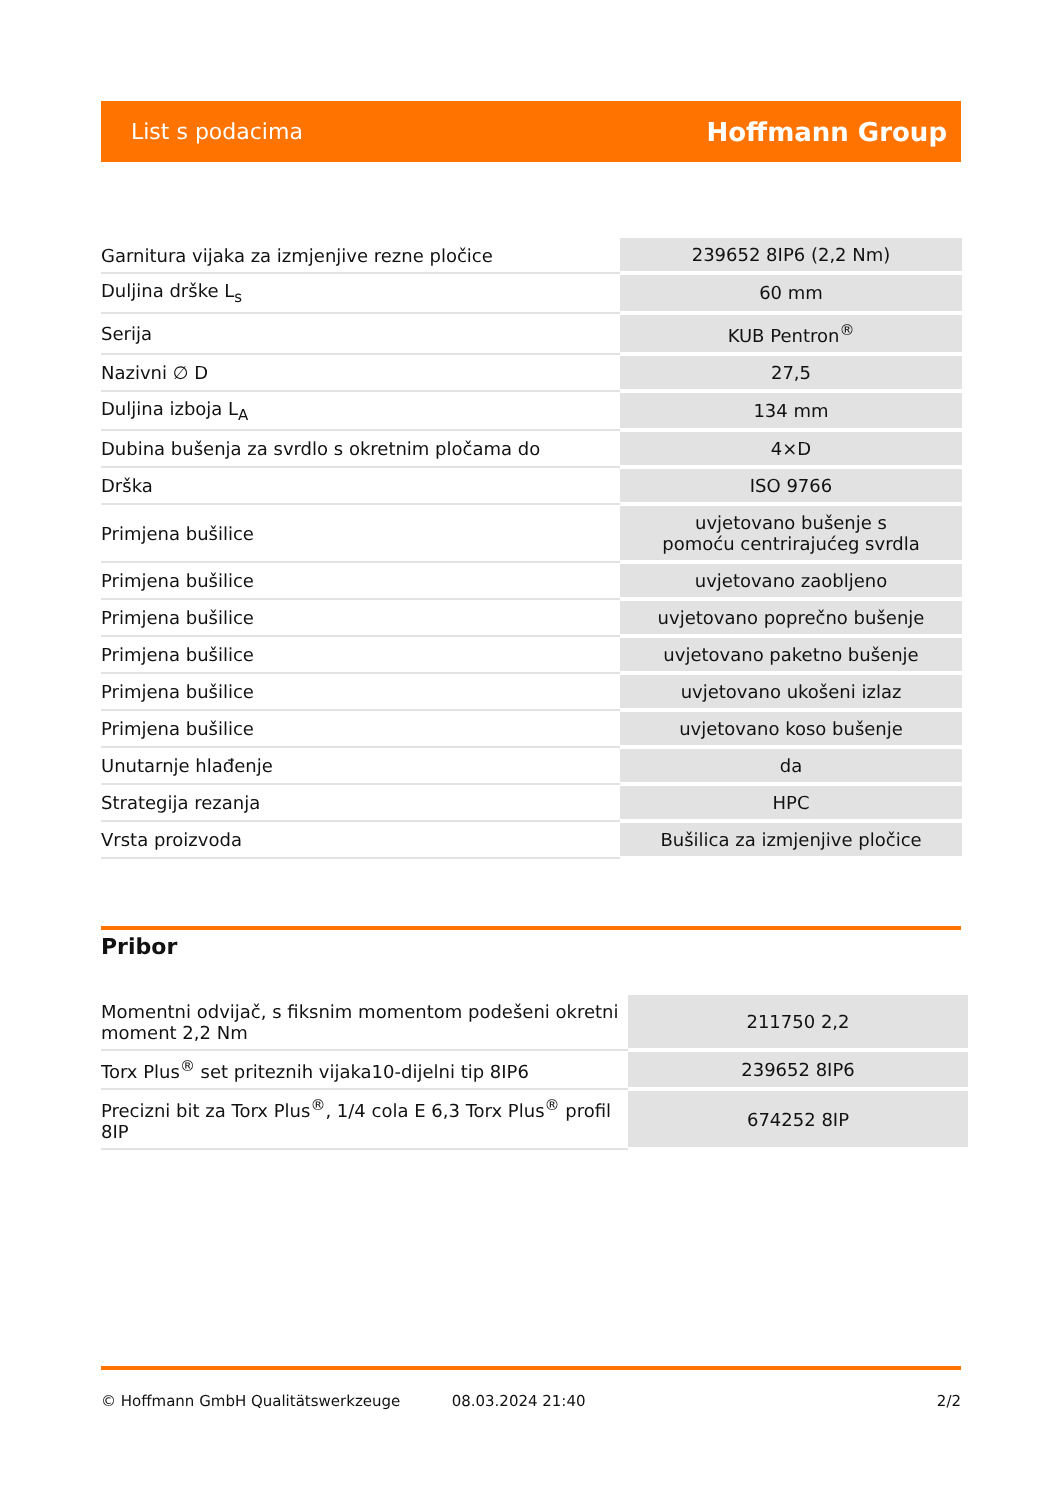List s podacima Hoffmann Group
| Garnitura vijaka za izmjenjive rezne pločice | 239652 8IP6 (2,2 Nm) |
| Duljina drške L<sub>s</sub> | 60 mm |
| Serija | KUB Pentron<sup>®</sup> |
| Nazivni ∅ D | 27,5 |
| Duljina izboja L<sub>A</sub> | 134 mm |
| Dubina bušenja za svrdlo s okretnim pločama do | 4×D |
| Drška | ISO 9766 |
| Primjena bušilice | uvjetovano bušenje s pomoću centrirajućeg svrdla |
| Primjena bušilice | uvjetovano zaobljeno |
| Primjena bušilice | uvjetovano poprečno bušenje |
| Primjena bušilice | uvjetovano paketno bušenje |
| Primjena bušilice | uvjetovano ukošeni izlaz |
| Primjena bušilice | uvjetovano koso bušenje |
| Unutarnje hlađenje | da |
| Strategija rezanja | HPC |
| Vrsta proizvoda | Bušilica za izmjenjive pločice |
Pribor
| Momentni odvijač, s fiksnim momentom podešeni okretni moment 2,2 Nm | 211750 2,2 |
| Torx Plus<sup>®</sup> set priteznih vijaka10-dijelni tip 8IP6 | 239652 8IP6 |
| Precizni bit za Torx Plus<sup>®</sup>, 1/4 cola E 6,3 Torx Plus<sup>®</sup> profil 8IP | 674252 8IP |
© Hoffmann GmbH Qualitätswerkzeuge 08.03.2024 21:40 2/2